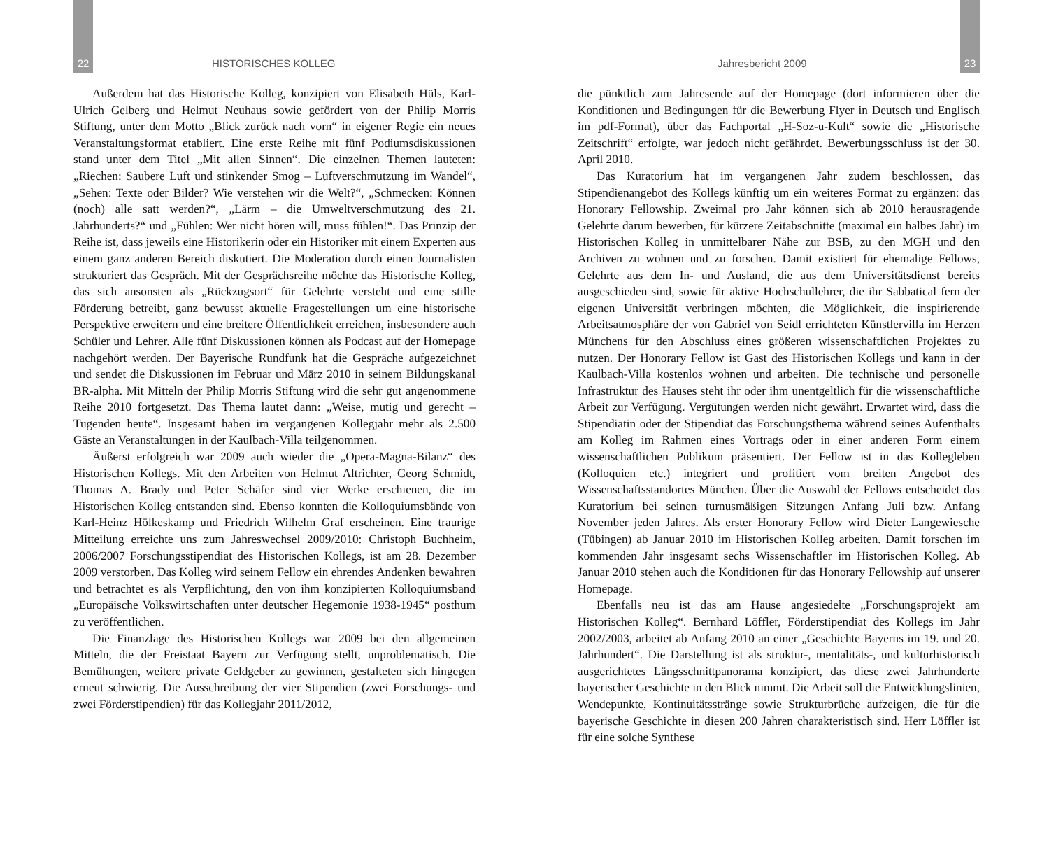22 HISTORISCHES KOLLEG
Außerdem hat das Historische Kolleg, konzipiert von Elisabeth Hüls, Karl-Ulrich Gelberg und Helmut Neuhaus sowie gefördert von der Philip Morris Stiftung, unter dem Motto „Blick zurück nach vorn“ in eigener Regie ein neues Veranstaltungsformat etabliert. Eine erste Reihe mit fünf Podiumsdiskussionen stand unter dem Titel „Mit allen Sinnen“. Die einzelnen Themen lauteten: „Riechen: Saubere Luft und stinkender Smog – Luftverschmutzung im Wandel“, „Sehen: Texte oder Bilder? Wie verstehen wir die Welt?“, „Schmecken: Können (noch) alle satt werden?“, „Lärm – die Umweltverschmutzung des 21. Jahrhunderts?“ und „Fühlen: Wer nicht hören will, muss fühlen!“. Das Prinzip der Reihe ist, dass jeweils eine Historikerin oder ein Historiker mit einem Experten aus einem ganz anderen Bereich diskutiert. Die Moderation durch einen Journalisten strukturiert das Gespräch. Mit der Gesprächsreihe möchte das Historische Kolleg, das sich ansonsten als „Rückzugsort“ für Gelehrte versteht und eine stille Förderung betreibt, ganz bewusst aktuelle Fragestellungen um eine historische Perspektive erweitern und eine breitere Öffentlichkeit erreichen, insbesondere auch Schüler und Lehrer. Alle fünf Diskussionen können als Podcast auf der Homepage nachgehört werden. Der Bayerische Rundfunk hat die Gespräche aufgezeichnet und sendet die Diskussionen im Februar und März 2010 in seinem Bildungskanal BR-alpha. Mit Mitteln der Philip Morris Stiftung wird die sehr gut angenommene Reihe 2010 fortgesetzt. Das Thema lautet dann: „Weise, mutig und gerecht – Tugenden heute“. Insgesamt haben im vergangenen Kollegjahr mehr als 2.500 Gäste an Veranstaltungen in der Kaulbach-Villa teilgenommen.
Äußerst erfolgreich war 2009 auch wieder die „Opera-Magna-Bilanz“ des Historischen Kollegs. Mit den Arbeiten von Helmut Altrichter, Georg Schmidt, Thomas A. Brady und Peter Schäfer sind vier Werke erschienen, die im Historischen Kolleg entstanden sind. Ebenso konnten die Kolloquiumsbände von Karl-Heinz Hölkeskamp und Friedrich Wilhelm Graf erscheinen. Eine traurige Mitteilung erreichte uns zum Jahreswechsel 2009/2010: Christoph Buchheim, 2006/2007 Forschungsstipendiat des Historischen Kollegs, ist am 28. Dezember 2009 verstorben. Das Kolleg wird seinem Fellow ein ehrendes Andenken bewahren und betrachtet es als Verpflichtung, den von ihm konzipierten Kolloquiumsband „Europäische Volkswirtschaften unter deutscher Hegemonie 1938-1945“ posthum zu veröffentlichen.
Die Finanzlage des Historischen Kollegs war 2009 bei den allgemeinen Mitteln, die der Freistaat Bayern zur Verfügung stellt, unproblematisch. Die Bemühungen, weitere private Geldgeber zu gewinnen, gestalteten sich hingegen erneut schwierig. Die Ausschreibung der vier Stipendien (zwei Forschungs- und zwei Förderstipendien) für das Kollegjahr 2011/2012,
Jahresbericht 2009 23
die pünktlich zum Jahresende auf der Homepage (dort informieren über die Konditionen und Bedingungen für die Bewerbung Flyer in Deutsch und Englisch im pdf-Format), über das Fachportal „H-Soz-u-Kult“ sowie die „Historische Zeitschrift“ erfolgte, war jedoch nicht gefährdet. Bewerbungsschluss ist der 30. April 2010.
Das Kuratorium hat im vergangenen Jahr zudem beschlossen, das Stipendienangebot des Kollegs künftig um ein weiteres Format zu ergänzen: das Honorary Fellowship. Zweimal pro Jahr können sich ab 2010 herausragende Gelehrte darum bewerben, für kürzere Zeitabschnitte (maximal ein halbes Jahr) im Historischen Kolleg in unmittelbarer Nähe zur BSB, zu den MGH und den Archiven zu wohnen und zu forschen. Damit existiert für ehemalige Fellows, Gelehrte aus dem In- und Ausland, die aus dem Universitätsdienst bereits ausgeschieden sind, sowie für aktive Hochschullehrer, die ihr Sabbatical fern der eigenen Universität verbringen möchten, die Möglichkeit, die inspirierende Arbeitsatmosphäre der von Gabriel von Seidl errichteten Künstlervilla im Herzen Münchens für den Abschluss eines größeren wissenschaftlichen Projektes zu nutzen. Der Honorary Fellow ist Gast des Historischen Kollegs und kann in der Kaulbach-Villa kostenlos wohnen und arbeiten. Die technische und personelle Infrastruktur des Hauses steht ihr oder ihm unentgeltlich für die wissenschaftliche Arbeit zur Verfügung. Vergütungen werden nicht gewährt. Erwartet wird, dass die Stipendiatin oder der Stipendiat das Forschungsthema während seines Aufenthalts am Kolleg im Rahmen eines Vortrags oder in einer anderen Form einem wissenschaftlichen Publikum präsentiert. Der Fellow ist in das Kollegleben (Kolloquien etc.) integriert und profitiert vom breiten Angebot des Wissenschaftsstandortes München. Über die Auswahl der Fellows entscheidet das Kuratorium bei seinen turnusmäßigen Sitzungen Anfang Juli bzw. Anfang November jeden Jahres. Als erster Honorary Fellow wird Dieter Langewiesche (Tübingen) ab Januar 2010 im Historischen Kolleg arbeiten. Damit forschen im kommenden Jahr insgesamt sechs Wissenschaftler im Historischen Kolleg. Ab Januar 2010 stehen auch die Konditionen für das Honorary Fellowship auf unserer Homepage.
Ebenfalls neu ist das am Hause angesiedelte „Forschungsprojekt am Historischen Kolleg“. Bernhard Löffler, Förderstipendiat des Kollegs im Jahr 2002/2003, arbeitet ab Anfang 2010 an einer „Geschichte Bayerns im 19. und 20. Jahrhundert“. Die Darstellung ist als struktur-, mentalitäts-, und kulturhistorisch ausgerichtetes Längsschnittpanorama konzipiert, das diese zwei Jahrhunderte bayerischer Geschichte in den Blick nimmt. Die Arbeit soll die Entwicklungslinien, Wendepunkte, Kontinuitätsstränge sowie Strukturbrüche aufzeigen, die für die bayerische Geschichte in diesen 200 Jahren charakteristisch sind. Herr Löffler ist für eine solche Synthese